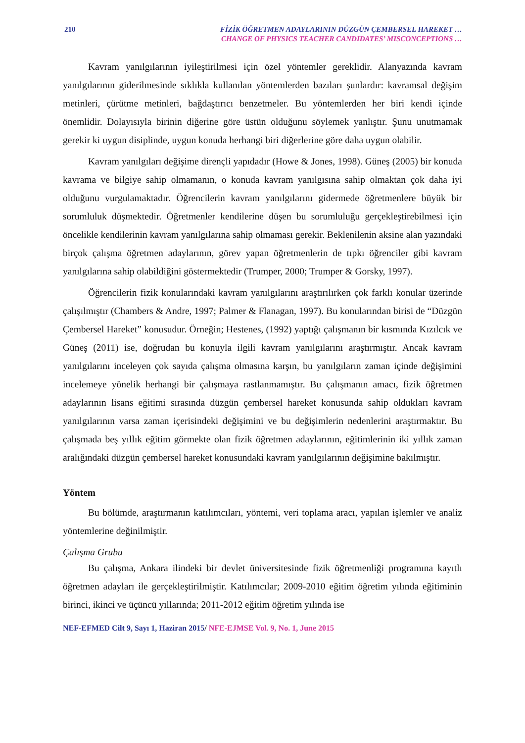210 FİZİK ÖĞRETMEN ADAYLARININ DÜZGÜN ÇEMBERSEL HAREKET …
CHANGE OF PHYSICS TEACHER CANDIDATES’ MISCONCEPTIONS …
Kavram yanılgılarının iyileştirilmesi için özel yöntemler gereklidir. Alanyazında kavram yanılgılarının giderilmesinde sıklıkla kullanılan yöntemlerden bazıları şunlardır: kavramsal değişim metinleri, çürütme metinleri, bağdaştırıcı benzetmeler. Bu yöntemlerden her biri kendi içinde önemlidir. Dolayısıyla birinin diğerine göre üstün olduğunu söylemek yanlıştır. Şunu unutmamak gerekir ki uygun disiplinde, uygun konuda herhangi biri diğerlerine göre daha uygun olabilir.
Kavram yanılgıları değişime dirençli yapıdadır (Howe & Jones, 1998). Güneş (2005) bir konuda kavrama ve bilgiye sahip olmamanın, o konuda kavram yanılgısına sahip olmaktan çok daha iyi olduğunu vurgulamaktadır. Öğrencilerin kavram yanılgılarını gidermede öğretmenlere büyük bir sorumluluk düşmektedir. Öğretmenler kendilerine düşen bu sorumluluğu gerçekleştirebilmesi için öncelikle kendilerinin kavram yanılgılarına sahip olmaması gerekir. Beklenilenin aksine alan yazındaki birçok çalışma öğretmen adaylarının, görev yapan öğretmenlerin de tıpkı öğrenciler gibi kavram yanılgılarına sahip olabildiğini göstermektedir (Trumper, 2000; Trumper & Gorsky, 1997).
Öğrencilerin fizik konularındaki kavram yanılgılarını araştırılırken çok farklı konular üzerinde çalışılmıştır (Chambers & Andre, 1997; Palmer & Flanagan, 1997). Bu konularından birisi de “Düzgün Çembersel Hareket” konusudur. Örneğin; Hestenes, (1992) yaptığı çalışmanın bir kısmında Kızılcık ve Güneş (2011) ise, doğrudan bu konuyla ilgili kavram yanılgılarını araştırmıştır. Ancak kavram yanılgılarını inceleyen çok sayıda çalışma olmasına karşın, bu yanılgıların zaman içinde değişimini incelemeye yönelik herhangi bir çalışmaya rastlanmamıştır. Bu çalışmanın amacı, fizik öğretmen adaylarının lisans eğitimi sırasında düzgün çembersel hareket konusunda sahip oldukları kavram yanılgılarının varsa zaman içerisindeki değişimini ve bu değişimlerin nedenlerini araştırmaktır. Bu çalışmada beş yıllık eğitim görmekte olan fizik öğretmen adaylarının, eğitimlerinin iki yıllık zaman aralığındaki düzgün çembersel hareket konusundaki kavram yanılgılarının değişimine bakılmıştır.
Yöntem
Bu bölümde, araştırmanın katılımcıları, yöntemi, veri toplama aracı, yapılan işlemler ve analiz yöntemlerine değinilmiştir.
Çalışma Grubu
Bu çalışma, Ankara ilindeki bir devlet üniversitesinde fizik öğretmenliği programına kayıtlı öğretmen adayları ile gerçekleştirilmiştir. Katılımcılar; 2009-2010 eğitim öğretim yılında eğitiminin birinci, ikinci ve üçüncü yıllarında; 2011-2012 eğitim öğretim yılında ise
NEF-EFMED Cilt 9, Sayı 1, Haziran 2015/ NFE-EJMSE Vol. 9, No. 1, June 2015